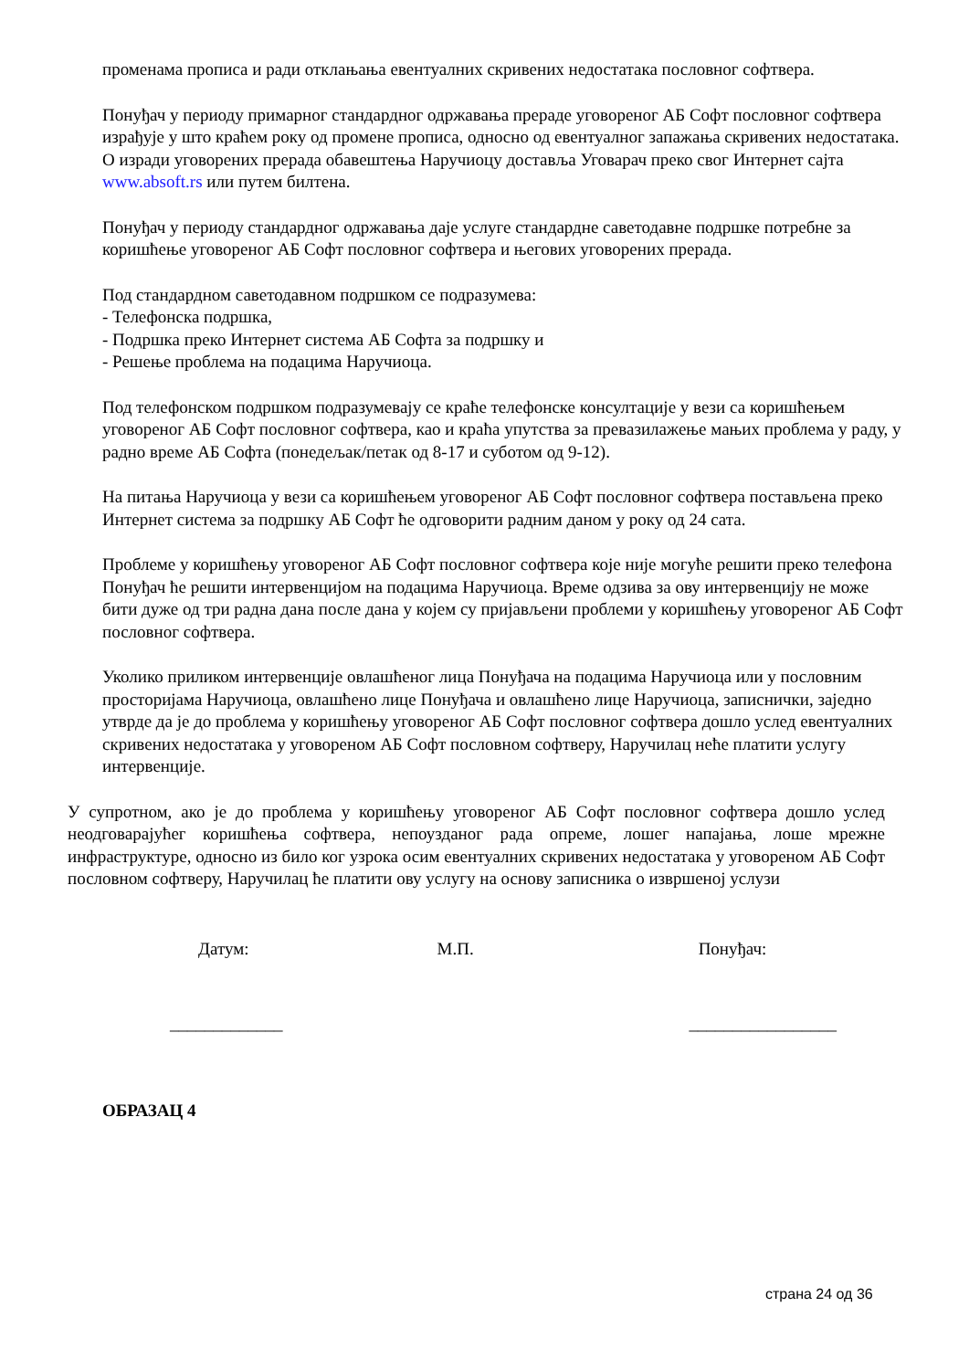променама прописа и ради отклањања евентуалних скривених недостатака пословног софтвера.
Понуђач у периоду примарног стандардног одржавања прераде уговореног АБ Софт пословног софтвера израђује у што краћем року од промене прописа, односно од евентуалног запажања скривених недостатака. О изради уговорених прерада обавештења Наручиоцу доставља Уговарач преко свог Интернет сајта www.absoft.rs или путем билтена.
Понуђач у периоду стандардног одржавања даје услуге стандардне саветодавне подршке потребне за коришћење уговореног АБ Софт пословног софтвера и његових уговорених прерада.
Под стандардном саветодавном подршком се подразумева:
- Телефонска подршка,
- Подршка преко Интернет система АБ Софта за подршку и
- Решење проблема на подацима Наручиоца.
Под телефонском подршком подразумевају се краће телефонске консултације у вези са коришћењем уговореног АБ Софт пословног софтвера, као и краћа упутства за превазилажење мањих проблема у раду, у радно време АБ Софта (понедељак/петак од 8-17 и суботом од 9-12).
На питања Наручиоца у вези са коришћењем уговореног АБ Софт пословног софтвера постављена преко Интернет система за подршку АБ Софт ће одговорити радним даном у року од 24 сата.
Проблеме у коришћењу уговореног АБ Софт пословног софтвера које није могуће решити преко телефона Понуђач ће решити интервенцијом на подацима Наручиоца. Време одзива за ову интервенцију не може бити дуже од три радна дана после дана у којем су пријављени проблеми у коришћењу уговореног АБ Софт пословног софтвера.
Уколико приликом интервенције овлашћеног лица Понуђача на подацима Наручиоца или у пословним просторијама Наручиоца, овлашћено лице Понуђача и овлашћено лице Наручиоца, записнички, заједно утврде да је до проблема у коришћењу уговореног АБ Софт пословног софтвера дошло услед евентуалних скривених недостатака у уговореном АБ Софт пословном софтверу, Наручилац неће платити услугу интервенције.
У супротном, ако је до проблема у коришћењу уговореног АБ Софт пословног софтвера дошло услед неодговарајућег коришћења софтвера, непоузданог рада опреме, лошег напајања, лоше мрежне инфраструктуре, односно из било ког узрока осим евентуалних скривених недостатака у уговореном АБ Софт пословном софтверу, Наручилац ће платити ову услугу на основу записника о извршеној услузи
Датум: М.П. Понуђач:
_____________ _________________
ОБРАЗАЦ 4
страна 24 од 36